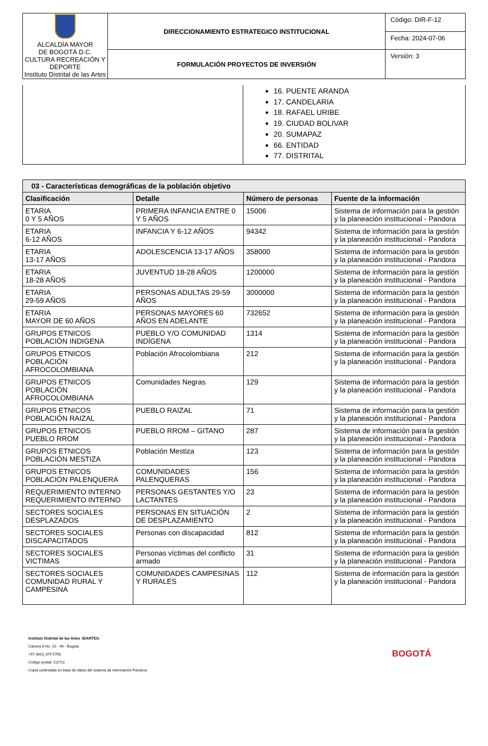| ALCALDÍA MAYOR DE BOGOTÁ D.C. CULTURA RECREACIÓN Y DEPORTE Instituto Distrital de las Artes | DIRECCIONAMIENTO ESTRATEGICO INSTITUCIONAL | Código: DIR-F-12 |
| | | Fecha: 2024-07-06 |
| | FORMULACIÓN PROYECTOS DE INVERSIÓN | Versión: 3 |
| | 16. PUENTE ARANDA 17. CANDELARIA 18. RAFAEL URIBE 19. CIUDAD BOLIVAR 20. SUMAPAZ 66. ENTIDAD 77. DISTRITAL |
| 03 - Características demográficas de la población objetivo | | | |
| --- | --- | --- | --- |
| Clasificación | Detalle | Número de personas | Fuente de la información |
| ETARIA 0 Y 5 AÑOS | PRIMERA INFANCIA ENTRE 0 Y 5 AÑOS | 15006 | Sistema de información para la gestión y la planeación institucional - Pandora |
| ETARIA 6-12 AÑOS | INFANCIA Y 6-12 AÑOS | 94342 | Sistema de información para la gestión y la planeación institucional - Pandora |
| ETARIA 13-17 AÑOS | ADOLESCENCIA 13-17 AÑOS | 358000 | Sistema de información para la gestión y la planeación institucional - Pandora |
| ETARIA 18-28 AÑOS | JUVENTUD 18-28 AÑOS | 1200000 | Sistema de información para la gestión y la planeación institucional - Pandora |
| ETARIA 29-59 AÑOS | PERSONAS ADULTAS 29-59 AÑOS | 3000000 | Sistema de información para la gestión y la planeación institucional - Pandora |
| ETARIA MAYOR DE 60 AÑOS | PERSONAS MAYORES 60 AÑOS EN ADELANTE | 732652 | Sistema de información para la gestión y la planeación institucional - Pandora |
| GRUPOS ETNICOS POBLACIÓN INDIGENA | PUEBLO Y/O COMUNIDAD INDÍGENA | 1314 | Sistema de información para la gestión y la planeación institucional - Pandora |
| GRUPOS ETNICOS POBLACIÓN AFROCOLOMBIANA | Población Afrocolombiana | 212 | Sistema de información para la gestión y la planeación institucional - Pandora |
| GRUPOS ETNICOS POBLACIÓN AFROCOLOMBIANA | Comunidades Negras | 129 | Sistema de información para la gestión y la planeación institucional - Pandora |
| GRUPOS ETNICOS POBLACIÓN RAIZAL | PUEBLO RAIZAL | 71 | Sistema de información para la gestión y la planeación institucional - Pandora |
| GRUPOS ETNICOS PUEBLO RROM | PUEBLO RROM – GITANO | 287 | Sistema de información para la gestión y la planeación institucional - Pandora |
| GRUPOS ETNICOS POBLACIÓN MESTIZA | Población Mestiza | 123 | Sistema de información para la gestión y la planeación institucional - Pandora |
| GRUPOS ETNICOS POBLACIÓN PALENQUERA | COMUNIDADES PALENQUERAS | 156 | Sistema de información para la gestión y la planeación institucional - Pandora |
| REQUERIMIENTO INTERNO REQUERIMIENTO INTERNO | PERSONAS GESTANTES Y/O LACTANTES | 23 | Sistema de información para la gestión y la planeación institucional - Pandora |
| SECTORES SOCIALES DESPLAZADOS | PERSONAS EN SITUACIÓN DE DESPLAZAMIENTO | 2 | Sistema de información para la gestión y la planeación institucional - Pandora |
| SECTORES SOCIALES DISCAPACITADOS | Personas con discapacidad | 812 | Sistema de información para la gestión y la planeación institucional - Pandora |
| SECTORES SOCIALES VICTIMAS | Personas víctimas del conflicto armado | 31 | Sistema de información para la gestión y la planeación institucional - Pandora |
| SECTORES SOCIALES COMUNIDAD RURAL Y CAMPESINA | COMUNIDADES CAMPESINAS Y RURALES | 112 | Sistema de información para la gestión y la planeación institucional - Pandora |
Instituto Distrital de las Artes -IDARTES-
Carrera 8 No. 15 - 46 - Bogotá
+57 (601) 379 5750
Código postal: 111711
Copia controlada en base de datos del sistema de información Pandora
BOGOTÁ